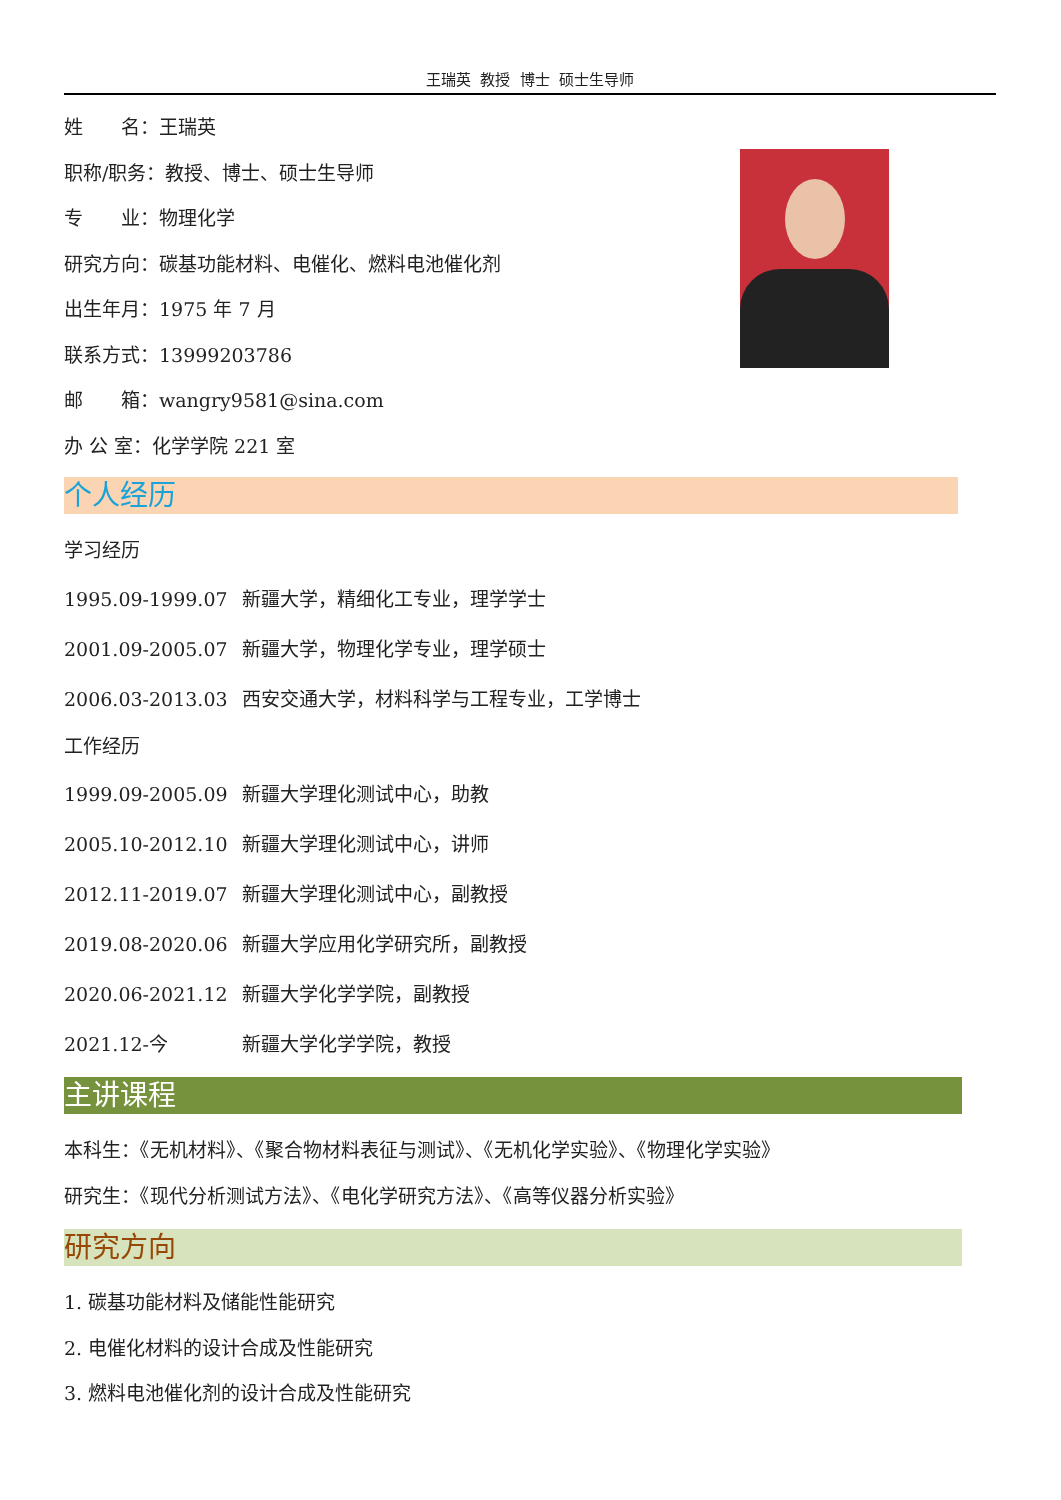王瑞英 教授 博士 硕士生导师
姓　　名：王瑞英
职称/职务：教授、博士、硕士生导师
专　　业：物理化学
研究方向：碳基功能材料、电催化、燃料电池催化剂
出生年月：1975 年 7 月
联系方式：13999203786
邮　　箱：wangry9581@sina.com
办 公 室：化学学院 221 室
个人经历
学习经历
1995.09-1999.07 新疆大学，精细化工专业，理学学士
2001.09-2005.07 新疆大学，物理化学专业，理学硕士
2006.03-2013.03 西安交通大学，材料科学与工程专业，工学博士
工作经历
1999.09-2005.09 新疆大学理化测试中心，助教
2005.10-2012.10 新疆大学理化测试中心，讲师
2012.11-2019.07 新疆大学理化测试中心，副教授
2019.08-2020.06 新疆大学应用化学研究所，副教授
2020.06-2021.12 新疆大学化学学院，副教授
2021.12-今 新疆大学化学学院，教授
主讲课程
本科生：《无机材料》、《聚合物材料表征与测试》、《无机化学实验》、《物理化学实验》
研究生：《现代分析测试方法》、《电化学研究方法》、《高等仪器分析实验》
研究方向
1. 碳基功能材料及储能性能研究
2. 电催化材料的设计合成及性能研究
3. 燃料电池催化剂的设计合成及性能研究